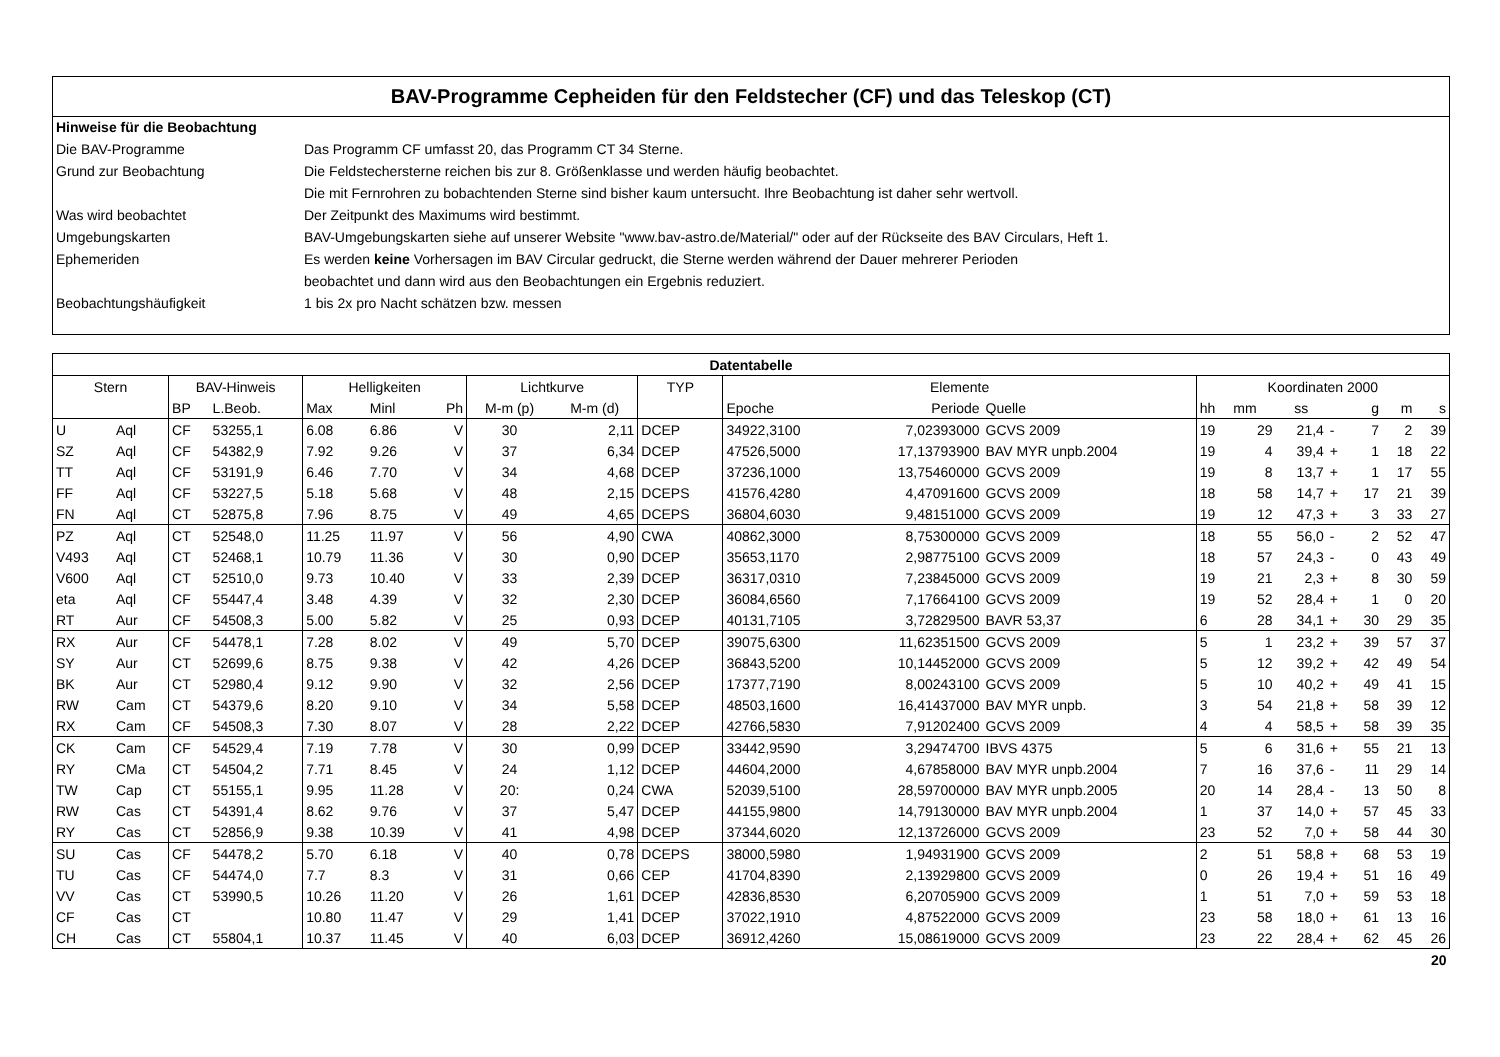BAV-Programme Cepheiden für den Feldstecher (CF) und das Teleskop (CT)
| Hinweise für die Beobachtung | |
| Die BAV-Programme | Das Programm CF umfasst 20, das Programm CT 34 Sterne. |
| Grund zur Beobachtung | Die Feldstechersterne reichen bis zur 8. Größenklasse und werden häufig beobachtet. |
| | Die mit Fernrohren zu bobachtenden Sterne sind bisher kaum untersucht. Ihre Beobachtung ist daher sehr wertvoll. |
| Was wird beobachtet | Der Zeitpunkt des Maximums wird bestimmt. |
| Umgebungskarten | BAV-Umgebungskarten siehe auf unserer Website "www.bav-astro.de/Material/" oder auf der Rückseite des BAV Circulars, Heft 1. |
| Ephemeriden | Es werden keine Vorhersagen im BAV Circular gedruckt, die Sterne werden während der Dauer mehrerer Perioden |
| | beobachtet und dann wird aus den Beobachtungen ein Ergebnis reduziert. |
| Beobachtungshäufigkeit | 1 bis 2x pro Nacht schätzen bzw. messen |
| Datentabelle | | | | | | | | | | | | | | | | | | | |
| --- | --- | --- | --- | --- | --- | --- | --- | --- | --- | --- | --- | --- | --- | --- | --- | --- | --- | --- | --- |
| Stern | | BAV-Hinweis | | Helligkeiten | | | Lichtkurve | | TYP | Elemente | | | Koordinaten 2000 | | | | | | |
| | | BP | L.Beob. | Max | Minl | Ph | M-m (p) | M-m (d) | | Epoche | Periode | Quelle | hh | mm | ss | | g | m | s |
| U | Aql | CF | 53255,1 | 6.08 | 6.86 | V | 30 | 2,11 | DCEP | 34922,3100 | 7,02393000 | GCVS 2009 | 19 | 29 | 21,4 | - | 7 | 2 | 39 |
| SZ | Aql | CF | 54382,9 | 7.92 | 9.26 | V | 37 | 6,34 | DCEP | 47526,5000 | 17,13793900 | BAV MYR unpb.2004 | 19 | 4 | 39,4 | + | 1 | 18 | 22 |
| TT | Aql | CF | 53191,9 | 6.46 | 7.70 | V | 34 | 4,68 | DCEP | 37236,1000 | 13,75460000 | GCVS 2009 | 19 | 8 | 13,7 | + | 1 | 17 | 55 |
| FF | Aql | CF | 53227,5 | 5.18 | 5.68 | V | 48 | 2,15 | DCEPS | 41576,4280 | 4,47091600 | GCVS 2009 | 18 | 58 | 14,7 | + | 17 | 21 | 39 |
| FN | Aql | CT | 52875,8 | 7.96 | 8.75 | V | 49 | 4,65 | DCEPS | 36804,6030 | 9,48151000 | GCVS 2009 | 19 | 12 | 47,3 | + | 3 | 33 | 27 |
| PZ | Aql | CT | 52548,0 | 11.25 | 11.97 | V | 56 | 4,90 | CWA | 40862,3000 | 8,75300000 | GCVS 2009 | 18 | 55 | 56,0 | - | 2 | 52 | 47 |
| V493 | Aql | CT | 52468,1 | 10.79 | 11.36 | V | 30 | 0,90 | DCEP | 35653,1170 | 2,98775100 | GCVS 2009 | 18 | 57 | 24,3 | - | 0 | 43 | 49 |
| V600 | Aql | CT | 52510,0 | 9.73 | 10.40 | V | 33 | 2,39 | DCEP | 36317,0310 | 7,23845000 | GCVS 2009 | 19 | 21 | 2,3 | + | 8 | 30 | 59 |
| eta | Aql | CF | 55447,4 | 3.48 | 4.39 | V | 32 | 2,30 | DCEP | 36084,6560 | 7,17664100 | GCVS 2009 | 19 | 52 | 28,4 | + | 1 | 0 | 20 |
| RT | Aur | CF | 54508,3 | 5.00 | 5.82 | V | 25 | 0,93 | DCEP | 40131,7105 | 3,72829500 | BAVR 53,37 | 6 | 28 | 34,1 | + | 30 | 29 | 35 |
| RX | Aur | CF | 54478,1 | 7.28 | 8.02 | V | 49 | 5,70 | DCEP | 39075,6300 | 11,62351500 | GCVS 2009 | 5 | 1 | 23,2 | + | 39 | 57 | 37 |
| SY | Aur | CT | 52699,6 | 8.75 | 9.38 | V | 42 | 4,26 | DCEP | 36843,5200 | 10,14452000 | GCVS 2009 | 5 | 12 | 39,2 | + | 42 | 49 | 54 |
| BK | Aur | CT | 52980,4 | 9.12 | 9.90 | V | 32 | 2,56 | DCEP | 17377,7190 | 8,00243100 | GCVS 2009 | 5 | 10 | 40,2 | + | 49 | 41 | 15 |
| RW | Cam | CT | 54379,6 | 8.20 | 9.10 | V | 34 | 5,58 | DCEP | 48503,1600 | 16,41437000 | BAV MYR unpb. | 3 | 54 | 21,8 | + | 58 | 39 | 12 |
| RX | Cam | CF | 54508,3 | 7.30 | 8.07 | V | 28 | 2,22 | DCEP | 42766,5830 | 7,91202400 | GCVS 2009 | 4 | 4 | 58,5 | + | 58 | 39 | 35 |
| CK | Cam | CF | 54529,4 | 7.19 | 7.78 | V | 30 | 0,99 | DCEP | 33442,9590 | 3,29474700 | IBVS 4375 | 5 | 6 | 31,6 | + | 55 | 21 | 13 |
| RY | CMa | CT | 54504,2 | 7.71 | 8.45 | V | 24 | 1,12 | DCEP | 44604,2000 | 4,67858000 | BAV MYR unpb.2004 | 7 | 16 | 37,6 | - | 11 | 29 | 14 |
| TW | Cap | CT | 55155,1 | 9.95 | 11.28 | V | 20: | 0,24 | CWA | 52039,5100 | 28,59700000 | BAV MYR unpb.2005 | 20 | 14 | 28,4 | - | 13 | 50 | 8 |
| RW | Cas | CT | 54391,4 | 8.62 | 9.76 | V | 37 | 5,47 | DCEP | 44155,9800 | 14,79130000 | BAV MYR unpb.2004 | 1 | 37 | 14,0 | + | 57 | 45 | 33 |
| RY | Cas | CT | 52856,9 | 9.38 | 10.39 | V | 41 | 4,98 | DCEP | 37344,6020 | 12,13726000 | GCVS 2009 | 23 | 52 | 7,0 | + | 58 | 44 | 30 |
| SU | Cas | CF | 54478,2 | 5.70 | 6.18 | V | 40 | 0,78 | DCEPS | 38000,5980 | 1,94931900 | GCVS 2009 | 2 | 51 | 58,8 | + | 68 | 53 | 19 |
| TU | Cas | CF | 54474,0 | 7.7 | 8.3 | V | 31 | 0,66 | CEP | 41704,8390 | 2,13929800 | GCVS 2009 | 0 | 26 | 19,4 | + | 51 | 16 | 49 |
| VV | Cas | CT | 53990,5 | 10.26 | 11.20 | V | 26 | 1,61 | DCEP | 42836,8530 | 6,20705900 | GCVS 2009 | 1 | 51 | 7,0 | + | 59 | 53 | 18 |
| CF | Cas | CT | | 10.80 | 11.47 | V | 29 | 1,41 | DCEP | 37022,1910 | 4,87522000 | GCVS 2009 | 23 | 58 | 18,0 | + | 61 | 13 | 16 |
| CH | Cas | CT | 55804,1 | 10.37 | 11.45 | V | 40 | 6,03 | DCEP | 36912,4260 | 15,08619000 | GCVS 2009 | 23 | 22 | 28,4 | + | 62 | 45 | 26 |
| 20 | | | | | | | | | | | | | | | | | | | |